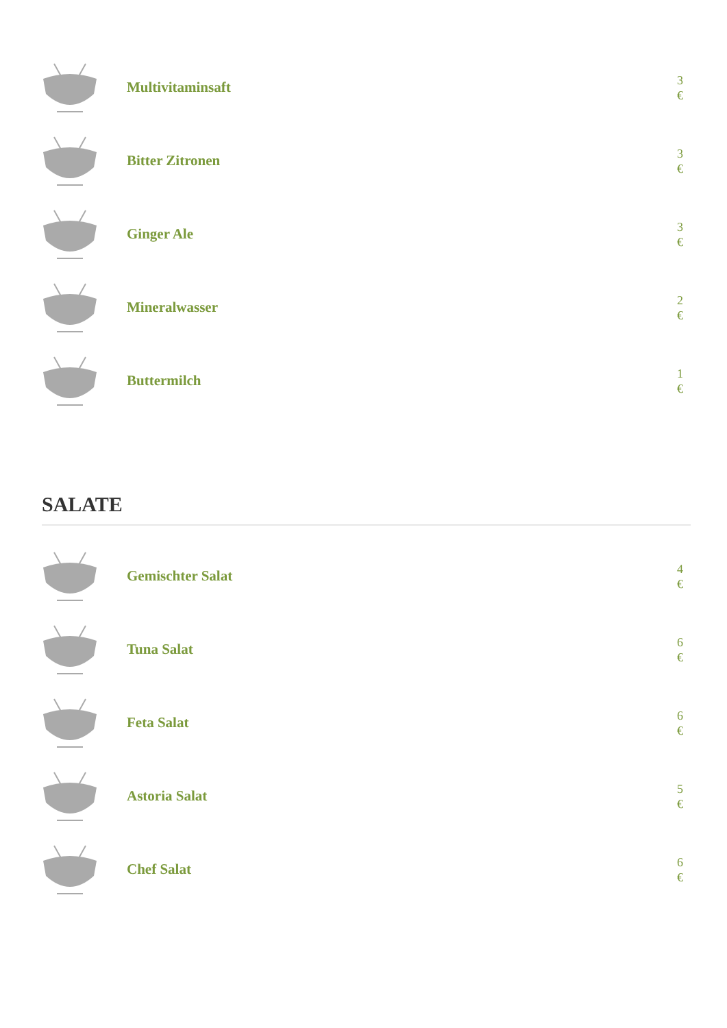Multivitaminsaft
3
€
Bitter Zitronen
3
€
Ginger Ale
3
€
Mineralwasser
2
€
Buttermilch
1
€
SALATE
Gemischter Salat
4
€
Tuna Salat
6
€
Feta Salat
6
€
Astoria Salat
5
€
Chef Salat
6
€